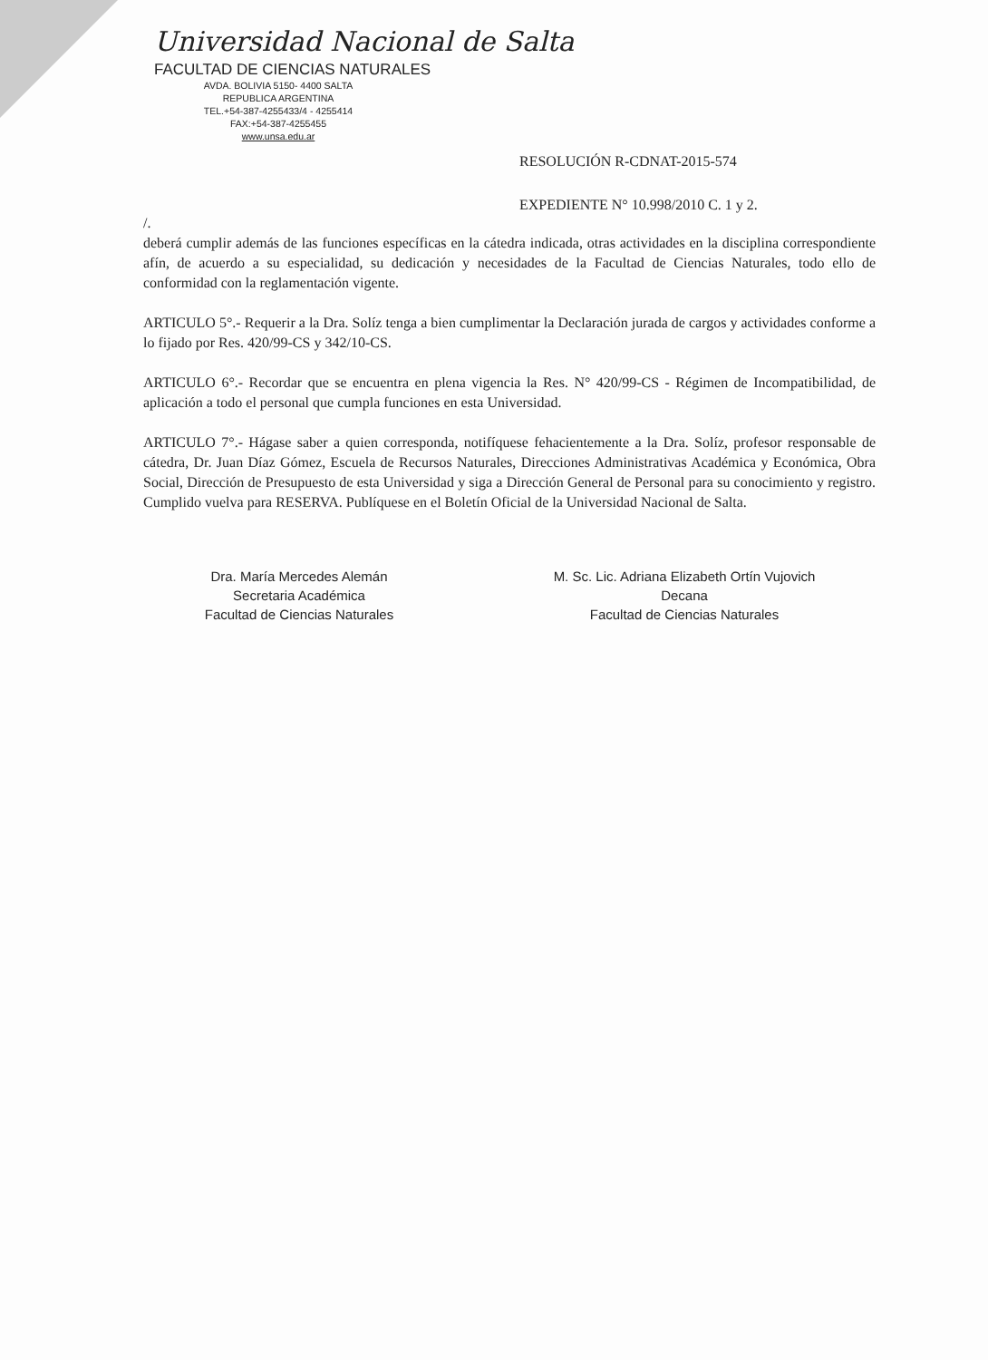Universidad Nacional de Salta
FACULTAD DE CIENCIAS NATURALES
AVDA. BOLIVIA 5150- 4400 SALTA
REPUBLICA ARGENTINA
TEL.+54-387-4255433/4 - 4255414
FAX:+54-387-4255455
www.unsa.edu.ar
RESOLUCIÓN R-CDNAT-2015-574
EXPEDIENTE N° 10.998/2010 C. 1 y 2.
/.
deberá cumplir además de las funciones específicas en la cátedra indicada, otras actividades en la disciplina correspondiente afín, de acuerdo a su especialidad, su dedicación y necesidades de la Facultad de Ciencias Naturales, todo ello de conformidad con la reglamentación vigente.
ARTICULO 5°.- Requerir a la Dra. Solíz tenga a bien cumplimentar la Declaración jurada de cargos y actividades conforme a lo fijado por Res. 420/99-CS y 342/10-CS.
ARTICULO 6°.- Recordar que se encuentra en plena vigencia la Res. N° 420/99-CS - Régimen de Incompatibilidad, de aplicación a todo el personal que cumpla funciones en esta Universidad.
ARTICULO 7°.- Hágase saber a quien corresponda, notifíquese fehacientemente a la Dra. Solíz, profesor responsable de cátedra, Dr. Juan Díaz Gómez, Escuela de Recursos Naturales, Direcciones Administrativas Académica y Económica, Obra Social, Dirección de Presupuesto de esta Universidad y siga a Dirección General de Personal para su conocimiento y registro. Cumplido vuelva para RESERVA. Publíquese en el Boletín Oficial de la Universidad Nacional de Salta.
Dra. María Mercedes Alemán
Secretaria Académica
Facultad de Ciencias Naturales
M. Sc. Lic. Adriana Elizabeth Ortín Vujovich
Decana
Facultad de Ciencias Naturales